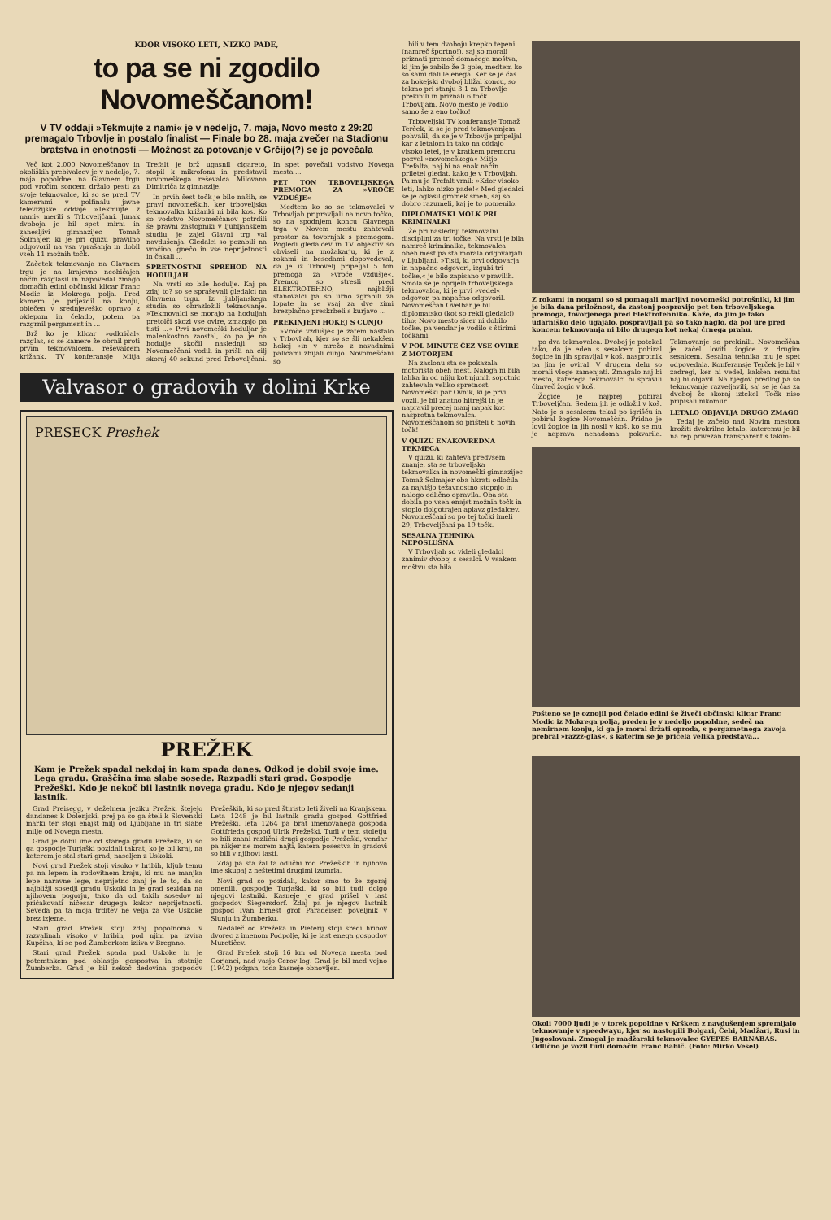KDOR VISOKO LETI, NIZKO PADE,
to pa se ni zgodilo Novomeščanom!
V TV oddaji »Tekmujte z nami« je v nedeljo, 7. maja, Novo mesto z 29:20 premagalo Trbovlje in postalo finalist — Finale bo 28. maja zvečer na Stadionu bratstva in enotnosti — Možnost za potovanje v Grčijo(?) se je povečala
Več kot 2.000 Novomeščanov in okoliških prebivalcev je v nedeljo, 7. maja popoldne, na Glavnem trgu pod vročim soncem držalo pesti za svoje tekmovalce, ki so se pred TV kamerami v polfinalu javne televizijske oddaje »Tekmujte z nami« merili s Trboveljčani. Junak dvoboja je bil spet mirni in zanesljivi gimnazijec Tomaž Šolmajer, ki je pri quizu pravilno odgovoril na vsa vprašanja in dobil vseh 11 možnih točk.
Začetek tekmovanja na Glavnem trgu je na krajevno neobičajen način razglasil in napovedal zmago domačih edini občinski klicar Franc Modic iz Mokrega polja. Pred kamero je prijezdil na konju, oblečen v srednjeveško opravo z oklepom in čelado, potem pa razgrnil pergament in ...
Brž ko je klicar »odkričal« razglas, so se kamere že obrnil proti prvim tekmovalcem, reševalcem križank. TV konferansje Mitja Trefalt je brž ugasnil cigareto, stopil k mikrofonu in predstavil novomeškega reševalca Milovana Dimitriča iz gimnazije.
In prvih šest točk je bilo naših, se pravi novomeških, ker trboveljska tekmovalka križanki ni bila kos. Ko so vodstvo Novomeščanov potrdili še pravni zastopniki v ljubljanskem studiu, je zajel Glavni trg val navdušenja. Gledalci so pozabili na vročino, gnečo in vse neprijetnosti in čakali ...
SPRETNOSTNI SPREHOD NA HODULJAH
Na vrsti so bile hodulje. Kaj pa zdaj to? so se spraševali gledalci na Glavnem trgu. Iz ljubljanskega studia so obrazložili tekmovanje. »Tekmovalci se morajo na hoduljah pretolči skozi vse ovire, zmagajo pa tisti ...« Prvi novomeški hoduljar je malenkostno zaostal, ko pa je na hodulje skočil naslednji, so Novomeščani vodili in prišli na cilj skoraj 40 sekund pred Trboveljčani. In spet povečali vodstvo Novega mesta ...
PET TON TRBOVELJSKEGA PREMOGA ZA »VROČE VZDUŠJE«
Medtem ko so se tekmovalci v Trbovljah pripravljali na novo točko, so na spodnjem koncu Glavnega trga v Novem mestu zahtevali prostor za tovornjak s premogom. Pogledi gledalcev in TV objektiv so obviseli na možakarju, ki je z rokami in besedami dopovedoval, da je iz Trbovelj pripeljal 5 ton premoga za »vroče vzdušje«. Premog so stresli pred ELEKTROTEHNO, najbližji stanovalci pa so urno zgrabili za lopate in se vsaj za dve zimi brezplačno preskrbeli s kurjavo ...
PREKINJENI HOKEJ S CUNJO
»Vroče vzdušje« je zatem nastalo v Trbovljah, kjer so se šli nekakšen hokej »in v mrežo z navadnimi palicami zbijali cunjo. Novomeščani so
Valvasor o gradovih v dolini Krke
PRESECK Preshek
PREŽEK
Kam je Prežek spadal nekdaj in kam spada danes. Odkod je dobil svoje ime. Lega gradu. Graščina ima slabe sosede. Razpadli stari grad. Gospodje Prežeški. Kdo je nekoč bil lastnik novega gradu. Kdo je njegov sedanji lastnik.
Grad Preisegg, v deželnem jeziku Prežek, štejejo dandanes k Dolenjski, prej pa so ga šteli k Slovenski marki ter stoji enajst milj od Ljubljane in tri slabe milje od Novega mesta.
Grad je dobil ime od starega gradu Prežeka, ki so ga gospodje Turjaški pozidali takrat, ko je bil kraj, na katerem je stal stari grad, naseljen z Uskoki.
Novi grad Prežek stoji visoko v hribih, kljub temu pa na lepem in rodovitnem kraju, ki mu ne manjka lepe naravne lege, neprijetno zanj je le to, da so najbližji sosedji gradu Uskoki in je grad sezidan na njihovem pogorju, tako da od takih sosedov ni pričakovati ničesar drugega kakor neprijetnosti. Seveda pa ta moja trditev ne velja za vse Uskoke brez izjeme.
Stari grad Prežek stoji zdaj popolnoma v razvalinah visoko v hribih, pod njim pa izvira Kupčina, ki se pod Žumberkom izliva v Bregano.
Stari grad Prežek spada pod Uskoke in je potemtakem pod oblastjo gospostva in stotnije Žumberka. Grad je bil nekoč dedovina gospodov Prežeških, ki so pred štiristo leti živeli na Kranjskem. Leta 1248 je bil lastnik gradu gospod Gottfried Prežeški, leta 1264 pa brat imenovanega gospoda Gottfrieda gospod Ulrik Prežeški. Tudi v tem stoletju so bili znani različni drugi gospodje Prežeški, vendar pa nikjer ne morem najti, katera posestva in gradovi so bili v njihovi lasti.
Zdaj pa sta žal ta odlični rod Prežeških in njihovo ime skupaj z neštetimi drugimi izumrla.
Novi grad so pozidali, kakor smo to že zgoraj omenili, gospodje Turjaški, ki so bili tudi dolgo njegovi lastniki. Kasneje je grad prišel v last gospodov Siegersdorf. Zdaj pa je njegov lastnik gospod Ivan Ernest grof Paradeiser, poveljnik v Slunju in Žumberku.
Nedaleč od Prežeka in Pieterij stoji sredi hribov dvorec z imenom Podpolje, ki je last enega gospodov Muretičev.
Grad Prežek stoji 16 km od Novega mesta pod Gorjanci, nad vasjo Cerov log. Grad je bil med vojno (1942) požgan, toda kasneje obnovljen.
bili v tem dvoboju krepko tepeni (namreč športno!), saj so morali priznati premoč domačega moštva, ki jim je zabilo že 3 gole, medtem ko so sami dali le enega. Ker se je čas za hokejski dvoboj bližal koncu, so tekmo pri stanju 3:1 za Trbovlje prekinili in priznali 6 točk Trbovljam. Novo mesto je vodilo samo še z eno točko!
Trboveljski TV konferansje Tomaž Terček, ki se je pred tekmovanjem pohvalil, da se je v Trbovlje pripeljal kar z letalom in tako na oddajo visoko letel, je v kratkem premoru pozval »novomeškega« Mitjo Trefalta, naj bi na enak način priletel gledat, kako je v Trbovljah. Pa mu je Trefalt vrnil: »Kdor visoko leti, lahko nizko pade!« Med gledalci se je oglasil gromek smeh, saj so dobro razumeli, kaj je to pomenilo.
DIPLOMATSKI MOLK PRI KRIMINALKI
Že pri naslednji tekmovalni disciplini za tri točke. Na vrsti je bila namreč kriminalka, tekmovalca obeh mest pa sta morala odgovarjati v Ljubljani. »Tisti, ki prvi odgovarja in napačno odgovori, izgubi tri točke,« je bilo zapisano v pravilih. Smola se je oprijela trboveljskega tekmovalca, ki je prvi »vedel« odgovor, pa napačno odgovoril. Novomeščan Ovelbar je bil diplomatsko (kot so rekli gledalci) tiho; Novo mesto sicer ni dobilo točke, pa vendar je vodilo s štirimi točkami.
V POL MINUTE ČEZ VSE OVIRE Z MOTORJEM
Na zaslonu sta se pokazala motorista obeh mest. Naloga ni bila lahka in od njiju kot njunih sopotnic zahtevala veliko spretnost. Novomeški par Ovnik, ki je prvi vozil, je bil znatno hitrejši in je napravil precej manj napak kot nasprotna tekmovalca. Novomeščanom so prišteli 6 novih točk!
V QUIZU ENAKOVREDNA TEKMECA
V quizu, ki zahteva predvsem znanje, sta se trboveljska tekmovalka in novomeški gimnazijec Tomaž Šolmajer oba hkrati odločila za najvišjo težavnostno stopnjo in nalogo odlično opravila. Oba sta dobila po vseh enajst možnih točk in stoplo dolgotrajen aplavz gledalcev. Novomeščani so po tej točki imeli 29, Trboveljčani pa 19 točk.
SESALNA TEHNIKA NEPOSLUŠNA
V Trbovljah so videli gledalci zanimiv dvoboj s sesalci. V vsakem moštvu sta bila
Z rokami in nogami so si pomagali marljivi novomeški potrošniki, ki jim je bila dana priložnost, da zastonj pospravijo pet ton trboveljskega premoga, tovorjenega pred Elektrotehniko. Kaže, da jim je tako udarniško delo ugajalo, pospravljali pa so tako naglo, da pol ure pred koncem tekmovanja ni bilo drugega kot nekaj črnega prahu.
po dva tekmovalca. Dvoboj je potekal tako, da je eden s sesalcem pobiral žogice in jih spravljal v koš, nasprotnik pa jim je oviral. V drugem delu so morali vloge zamenjati. Zmagalo naj bi mesto, katerega tekmovalci bi spravili čimveč žogic v koš.
Žogice je najprej pobiral Trboveljčan. Sedem jih je odložil v koš. Nato je s sesalcem tekal po igrišču in pobiral žogice Novomeščan. Pridno je lovil žogice in jih nosil v koš, ko se mu je naprava nenadoma pokvarila. Tekmovanje so prekinili. Novomeščan je začel loviti žogice z drugim sesalcem. Sesalna tehnika mu je spet odpovedala. Konferansje Terček je bil v zadregi, ker ni vedel, kakšen rezultat naj bi objavil. Na njegov predlog pa so tekmovanje razveljavili, saj se je čas za dvoboj že skoraj iztekel. Točk niso pripisali nikomur.
LETALO OBJAVLJA DRUGO ZMAGO
Tedaj je začelo nad Novim mestom krožiti dvokrilno letalo, kateremu je bil na rep privezan transparent s takim-
Pošteno se je oznojil pod čelado edini še živeči občinski klicar Franc Modic iz Mokrega polja, preden je v nedeljo popoldne, sedeč na nemirnem konju, ki ga je moral držati oproda, s pergametnega zavoja prebral »razzz-glas«, s katerim se je pričela velika predstava...
Okoli 7000 ljudi je v torek popoldne v Krškem z navdušenjem spremljalo tekmovanje v speedwayu, kjer so nastopili Bolgari, Čehi, Madžari, Rusi in Jugoslovani. Zmagal je madžarski tekmovalec GYEPES BARNABAS. Odlično je vozil tudi domačin Franc Babič. (Foto: Mirko Vesel)